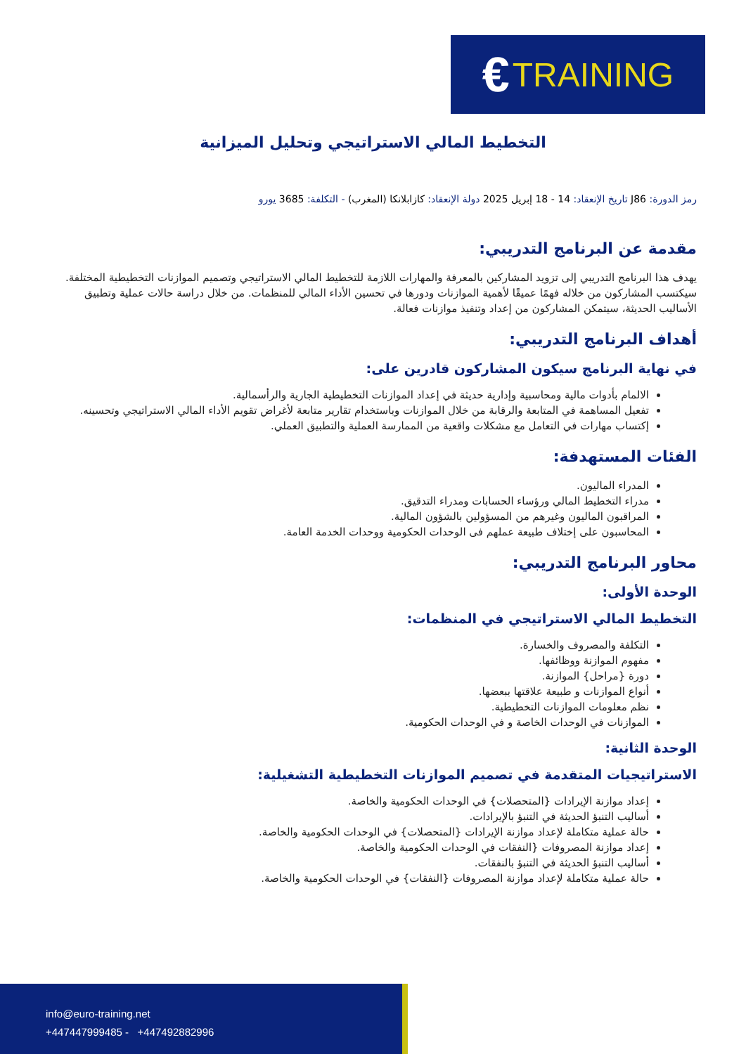€ TRAINING
التخطيط المالي الاستراتيجي وتحليل الميزانية
رمز الدورة: J86 تاريخ الإنعقاد: 14 - 18 إبريل 2025 دولة الإنعقاد: كازابلانكا (المغرب) - التكلفة: 3685 يورو
مقدمة عن البرنامج التدريبي:
يهدف هذا البرنامج التدريبي إلى تزويد المشاركين بالمعرفة والمهارات اللازمة للتخطيط المالي الاستراتيجي وتصميم الموازنات التخطيطية المختلفة. سيكتسب المشاركون من خلاله فهمًا عميقًا لأهمية الموازنات ودورها في تحسين الأداء المالي للمنظمات. من خلال دراسة حالات عملية وتطبيق الأساليب الحديثة، سيتمكن المشاركون من إعداد وتنفيذ موازنات فعالة.
أهداف البرنامج التدريبي:
في نهاية البرنامج سيكون المشاركون قادرين على:
الالمام بأدوات مالية ومحاسبية وإدارية حديثة في إعداد الموازنات التخطيطية الجارية والرأسمالية.
تفعيل المساهمة في المتابعة والرقابة من خلال الموازنات وباستخدام تقارير متابعة لأغراض تقويم الأداء المالي الاستراتيجي وتحسينه.
إكتساب مهارات في التعامل مع مشكلات واقعية من الممارسة العملية والتطبيق العملي.
الفئات المستهدفة:
المدراء الماليون.
مدراء التخطيط المالي ورؤساء الحسابات ومدراء التدقيق.
المراقبون الماليون وغيرهم من المسؤولين بالشؤون المالية.
المحاسبون على إختلاف طبيعة عملهم فى الوحدات الحكومية ووحدات الخدمة العامة.
محاور البرنامج التدريبي:
الوحدة الأولى:
التخطيط المالي الاستراتيجي في المنظمات:
التكلفة والمصروف والخسارة.
مفهوم الموازنة ووظائفها.
دورة {مراحل} الموازنة.
أنواع الموازنات و طبيعة علاقتها ببعضها.
نظم معلومات الموازنات التخطيطية.
الموازنات في الوحدات الخاصة و في الوحدات الحكومية.
الوحدة الثانية:
الاستراتيجيات المتقدمة في تصميم الموازنات التخطيطية التشغيلية:
إعداد موازنة الإيرادات {المتحصلات} في الوحدات الحكومية والخاصة.
أساليب التنبؤ الحديثة في التنبؤ بالإيرادات.
حالة عملية متكاملة لإعداد موازنة الإيرادات {المتحصلات} في الوحدات الحكومية والخاصة.
إعداد موازنة المصروفات {النفقات في الوحدات الحكومية والخاصة.
أساليب التنبؤ الحديثة في التنبؤ بالنفقات.
حالة عملية متكاملة لإعداد موازنة المصروفات {النفقات} في الوحدات الحكومية والخاصة.
info@euro-training.net
+447447999485 - +447492882996